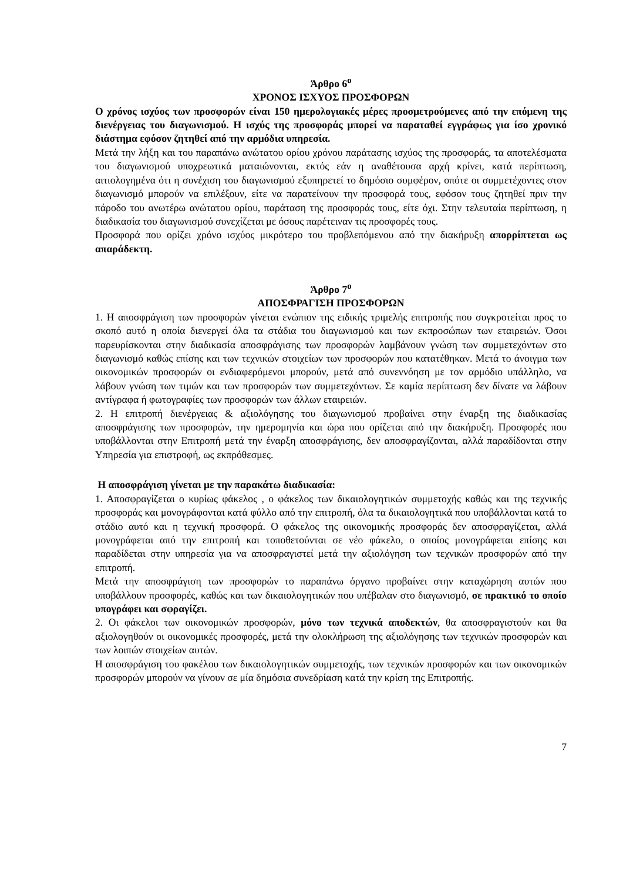Άρθρο 6<sup>ο</sup>
ΧΡΟΝΟΣ ΙΣΧΥΟΣ ΠΡΟΣΦΟΡΩΝ
Ο χρόνος ισχύος των προσφορών είναι 150 ημερολογιακές μέρες προσμετρούμενες από την επόμενη της διενέργειας του διαγωνισμού. Η ισχύς της προσφοράς μπορεί να παραταθεί εγγράφως για ίσο χρονικό διάστημα εφόσον ζητηθεί από την αρμόδια υπηρεσία.
Μετά την λήξη και του παραπάνω ανώτατου ορίου χρόνου παράτασης ισχύος της προσφοράς, τα αποτελέσματα του διαγωνισμού υποχρεωτικά ματαιώνονται, εκτός εάν η αναθέτουσα αρχή κρίνει, κατά περίπτωση, αιτιολογημένα ότι η συνέχιση του διαγωνισμού εξυπηρετεί το δημόσιο συμφέρον, οπότε οι συμμετέχοντες στον διαγωνισμό μπορούν να επιλέξουν, είτε να παρατείνουν την προσφορά τους, εφόσον τους ζητηθεί πριν την πάροδο του ανωτέρω ανώτατου ορίου, παράταση της προσφοράς τους, είτε όχι. Στην τελευταία περίπτωση, η διαδικασία του διαγωνισμού συνεχίζεται με όσους παρέτειναν τις προσφορές τους.
Προσφορά που ορίζει χρόνο ισχύος μικρότερο του προβλεπόμενου από την διακήρυξη απορρίπτεται ως απαράδεκτη.
Άρθρο 7<sup>ο</sup>
ΑΠΟΣΦΡΑΓΙΣΗ ΠΡΟΣΦΟΡΩΝ
1. Η αποσφράγιση των προσφορών γίνεται ενώπιον της ειδικής τριμελής επιτροπής που συγκροτείται προς το σκοπό αυτό η οποία διενεργεί όλα τα στάδια του διαγωνισμού και των εκπροσώπων των εταιρειών. Όσοι παρευρίσκονται στην διαδικασία αποσφράγισης των προσφορών λαμβάνουν γνώση των συμμετεχόντων στο διαγωνισμό καθώς επίσης και των τεχνικών στοιχείων των προσφορών που κατατέθηκαν. Μετά το άνοιγμα των οικονομικών προσφορών οι ενδιαφερόμενοι μπορούν, μετά από συνεννόηση με τον αρμόδιο υπάλληλο, να λάβουν γνώση των τιμών και των προσφορών των συμμετεχόντων. Σε καμία περίπτωση δεν δίνατε να λάβουν αντίγραφα ή φωτογραφίες των προσφορών των άλλων εταιρειών.
2. Η επιτροπή διενέργειας & αξιολόγησης του διαγωνισμού προβαίνει στην έναρξη της διαδικασίας αποσφράγισης των προσφορών, την ημερομηνία και ώρα που ορίζεται από την διακήρυξη. Προσφορές που υποβάλλονται στην Επιτροπή μετά την έναρξη αποσφράγισης, δεν αποσφραγίζονται, αλλά παραδίδονται στην Υπηρεσία για επιστροφή, ως εκπρόθεσμες.
Η αποσφράγιση γίνεται με την παρακάτω διαδικασία:
1. Αποσφραγίζεται ο κυρίως φάκελος , ο φάκελος των δικαιολογητικών συμμετοχής καθώς και της τεχνικής προσφοράς και μονογράφονται κατά φύλλο από την επιτροπή, όλα τα δικαιολογητικά που υποβάλλονται κατά το στάδιο αυτό και η τεχνική προσφορά. Ο φάκελος της οικονομικής προσφοράς δεν αποσφραγίζεται, αλλά μονογράφεται από την επιτροπή και τοποθετούνται σε νέο φάκελο, ο οποίος μονογράφεται επίσης και παραδίδεται στην υπηρεσία για να αποσφραγιστεί μετά την αξιολόγηση των τεχνικών προσφορών από την επιτροπή.
Μετά την αποσφράγιση των προσφορών το παραπάνω όργανο προβαίνει στην καταχώρηση αυτών που υποβάλλουν προσφορές, καθώς και των δικαιολογητικών που υπέβαλαν στο διαγωνισμό, σε πρακτικό το οποίο υπογράφει και σφραγίζει.
2. Οι φάκελοι των οικονομικών προσφορών, μόνο των τεχνικά αποδεκτών, θα αποσφραγιστούν και θα αξιολογηθούν οι οικονομικές προσφορές, μετά την ολοκλήρωση της αξιολόγησης των τεχνικών προσφορών και των λοιπών στοιχείων αυτών.
Η αποσφράγιση του φακέλου των δικαιολογητικών συμμετοχής, των τεχνικών προσφορών και των οικονομικών προσφορών μπορούν να γίνουν σε μία δημόσια συνεδρίαση κατά την κρίση της Επιτροπής.
7